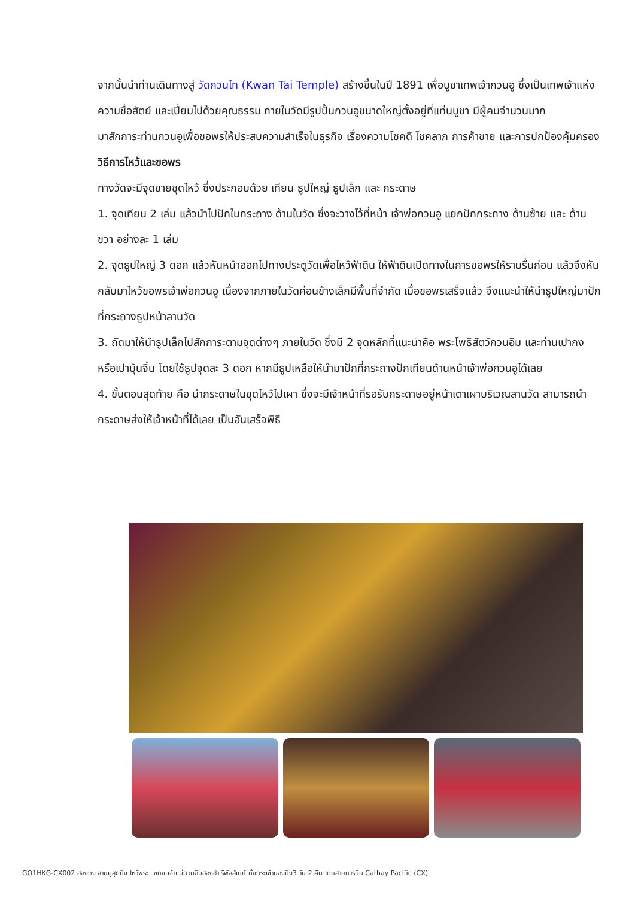จากนั้นนำท่านเดินทางสู่ วัดกวนไท (Kwan Tai Temple) สร้างขึ้นในปี 1891 เพื่อบูชาเทพเจ้ากวนอู ซึ่งเป็นเทพเจ้าแห่งความซื่อสัตย์ และเปี่ยมไปด้วยคุณธรรม ภายในวัดมีรูปปั้นกวนอูขนาดใหญ่ตั้งอยู่ที่แท่นบูชา มีผู้คนจำนวนมาก
มาสักการะท่านกวนอูเพื่อขอพรให้ประสบความสำเร็จในธุรกิจ เรื่องความโชคดี โชคลาภ การค้าขาย และการปกป้องคุ้มครอง
วิธีการไหว้และขอพร
ทางวัดจะมีจุดขายชุดไหว้ ซึ่งประกอบด้วย เทียน ธูปใหญ่ ธูปเล็ก และ กระดาษ
1. จุดเทียน 2 เล่ม แล้วนำไปปักในกระถาง ด้านในวัด ซึ่งจะวางไว้ที่หน้า เจ้าพ่อกวนอู แยกปักกระถาง ด้านซ้าย และ ด้านขวา อย่างละ 1 เล่ม
2. จุดธูปใหญ่ 3 ดอก แล้วหันหน้าออกไปทางประตูวัดเพื่อไหว้ฟ้าดิน ให้ฟ้าดินเปิดทางในการขอพรให้ราบรื่นก่อน แล้วจึงหันกลับมาไหว้ขอพรเจ้าพ่อกวนอู เนื่องจากภายในวัดค่อนข้างเล็กมีพื้นที่จำกัด เมื่อขอพรเสร็จแล้ว จึงแนะนำให้นำธูปใหญ่มาปักที่กระถางธูปหน้าลานวัด
3. ถัดมาให้นำธูปเล็กไปสักการะตามจุดต่างๆ ภายในวัด ซึ่งมี 2 จุดหลักที่แนะนำคือ พระโพธิสัตว์กวนอิม และท่านเปากงหรือเปาบุ้นจิ้น โดยใช้ธูปจุดละ 3 ดอก หากมีธูปเหลือให้นำมาปักที่กระถางปักเทียนด้านหน้าเจ้าพ่อกวนอูได้เลย
4. ขั้นตอนสุดท้าย คือ นำกระดาษในชุดไหว้ไปเผา ซึ่งจะมีเจ้าหน้าที่รอรับกระดาษอยู่หน้าเตาเผาบริเวณลานวัด สามารถนำกระดาษส่งให้เจ้าหน้าที่ได้เลย เป็นอันเสร็จพิธี
GO1HKG-CX002 ฮ่องกง สายมูสุดปัง ไหว้พระ แชกง เจ้าแม่กวนอิมฮ่องฮำ รีพัลส์เบย์ นั่งกระเช้านองปิง3 วัน 2 คืน โดยสายการบิน Cathay Pacific (CX)